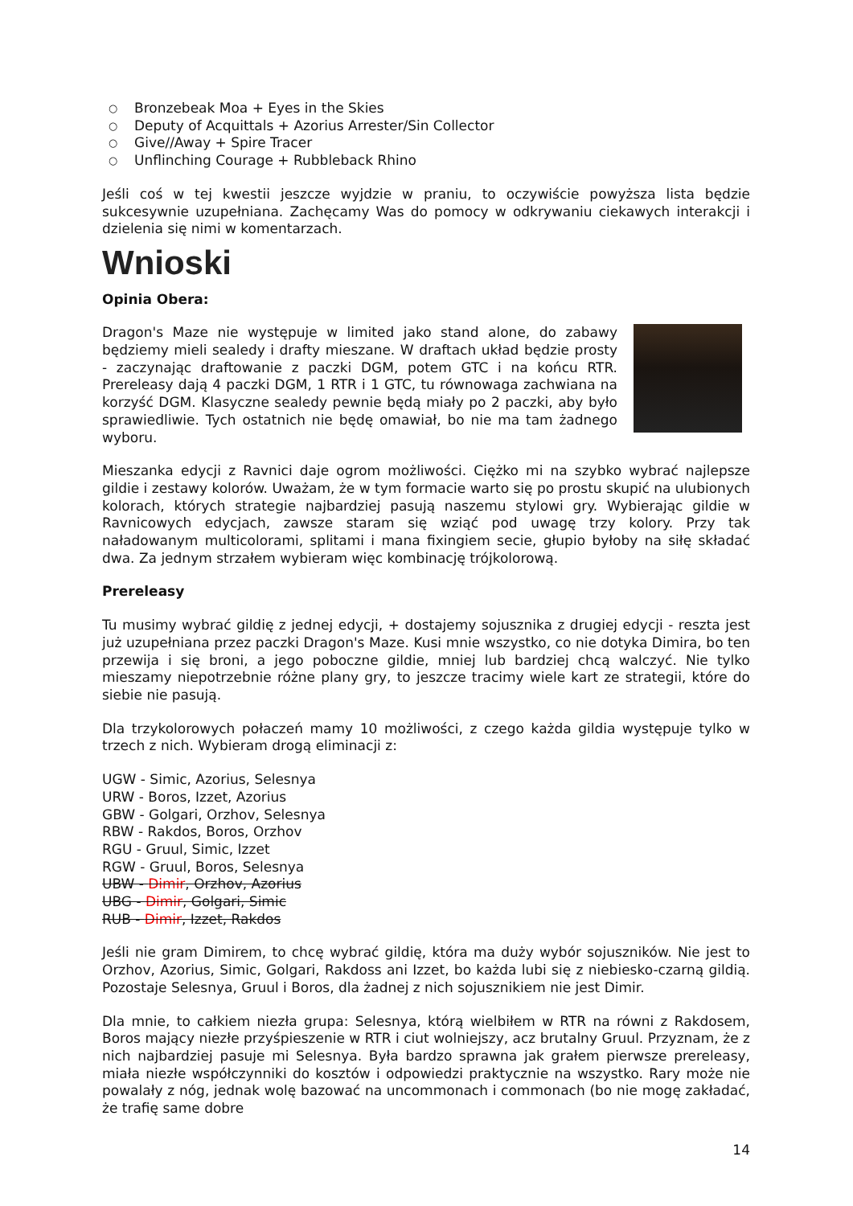○ Bronzebeak Moa + Eyes in the Skies
○ Deputy of Acquittals + Azorius Arrester/Sin Collector
○ Give//Away + Spire Tracer
○ Unflinching Courage + Rubbleback Rhino
Jeśli coś w tej kwestii jeszcze wyjdzie w praniu, to oczywiście powyższa lista będzie sukcesywnie uzupełniana. Zachęcamy Was do pomocy w odkrywaniu ciekawych interakcji i dzielenia się nimi w komentarzach.
Wnioski
Opinia Obera:
Dragon's Maze nie występuje w limited jako stand alone, do zabawy będziemy mieli sealedy i drafty mieszane. W draftach układ będzie prosty - zaczynając draftowanie z paczki DGM, potem GTC i na końcu RTR. Prereleasy dają 4 paczki DGM, 1 RTR i 1 GTC, tu równowaga zachwiana na korzyść DGM. Klasyczne sealedy pewnie będą miały po 2 paczki, aby było sprawiedliwie. Tych ostatnich nie będę omawiał, bo nie ma tam żadnego wyboru.
Mieszanka edycji z Ravnici daje ogrom możliwości. Ciężko mi na szybko wybrać najlepsze gildie i zestawy kolorów. Uważam, że w tym formacie warto się po prostu skupić na ulubionych kolorach, których strategie najbardziej pasują naszemu stylowi gry. Wybierając gildie w Ravnicowych edycjach, zawsze staram się wziąć pod uwagę trzy kolory. Przy tak naładowanym multicolorami, splitami i mana fixingiem secie, głupio byłoby na siłę składać dwa. Za jednym strzałem wybieram więc kombinację trójkolorową.
Prereleasy
Tu musimy wybrać gildię z jednej edycji, + dostajemy sojusznika z drugiej edycji - reszta jest już uzupełniana przez paczki Dragon's Maze. Kusi mnie wszystko, co nie dotyka Dimira, bo ten przewija i się broni, a jego poboczne gildie, mniej lub bardziej chcą walczyć. Nie tylko mieszamy niepotrzebnie różne plany gry, to jeszcze tracimy wiele kart ze strategii, które do siebie nie pasują.
Dla trzykolorowych połaczeń mamy 10 możliwości, z czego każda gildia występuje tylko w trzech z nich. Wybieram drogą eliminacji z:
UGW - Simic, Azorius, Selesnya
URW - Boros, Izzet, Azorius
GBW - Golgari, Orzhov, Selesnya
RBW - Rakdos, Boros, Orzhov
RGU - Gruul, Simic, Izzet
RGW - Gruul, Boros, Selesnya
UBW - Dimir, Orzhov, Azorius
UBG - Dimir, Golgari, Simic
RUB - Dimir, Izzet, Rakdos
Jeśli nie gram Dimirem, to chcę wybrać gildię, która ma duży wybór sojuszników. Nie jest to Orzhov, Azorius, Simic, Golgari, Rakdoss ani Izzet, bo każda lubi się z niebiesko-czarną gildią. Pozostaje Selesnya, Gruul i Boros, dla żadnej z nich sojusznikiem nie jest Dimir.
Dla mnie, to całkiem niezła grupa: Selesnya, którą wielbiłem w RTR na równi z Rakdosem, Boros mający niezłe przyśpieszenie w RTR i ciut wolniejszy, acz brutalny Gruul. Przyznam, że z nich najbardziej pasuje mi Selesnya. Była bardzo sprawna jak grałem pierwsze prereleasy, miała niezłe współczynniki do kosztów i odpowiedzi praktycznie na wszystko. Rary może nie powalały z nóg, jednak wolę bazować na uncommonach i commonach (bo nie mogę zakładać, że trafię same dobre
14